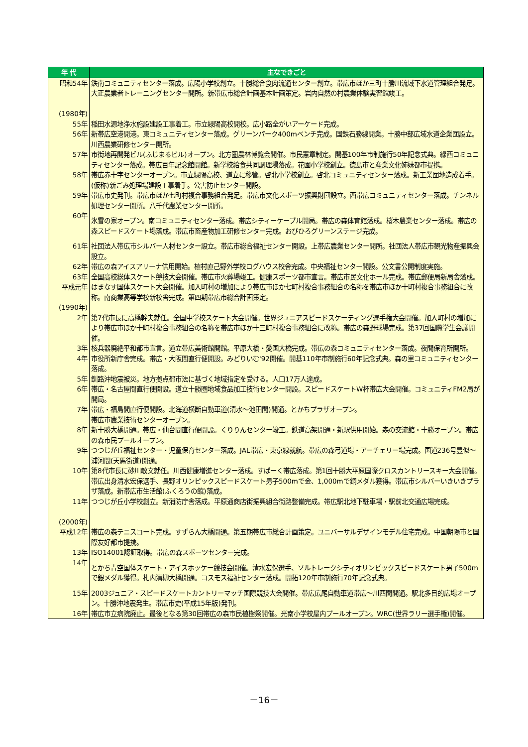| 年 代 | 主なできごと |
| --- | --- |
| 昭和54年 (1980年) | 鉄南コミュニティセンター落成。広陽小学校創立。十勝総合食肉流通センター創立。帯広市ほか三町十勝川流域下水道管理組合発足。大正農業者トレーニングセンター開所。新帯広市総合計画基本計画策定。岩内自然の村農業体験実習館竣工。 |
| 55年 | 稲田水源地浄水施設建設工事着工。市立緑陽高校開校。広小路全がいアーケード完成。 |
| 56年 | 新帯広空港開港。東コミュニティセンター落成。グリーンパーク400mベンチ完成。国鉄石勝線開業。十勝中部広域水道企業団設立。川西農業研修センター開所。 |
| 57年 | 市街地再開発ビル(ふじまるビル)オープン。北方圏農林博覧会開催。市民憲章制定。開基100年市制施行50年記念式典。緑西コミュニティセンター落成。帯広百年記念館開館。新学校給食共同調理場落成。花園小学校創立。徳島市と産業文化姉妹都市提携。 |
| 58年 | 帯広赤十字センターオープン。市立緑陽高校、道立に移管。啓北小学校創立。啓北コミュニティセンター落成。新工業団地造成着手。(仮称)新ごみ処理場建設工事着手。公害防止センター開設。 |
| 59年 | 帯広市史発刊。帯広市ほか七町村複合事務組合発足。帯広市文化スポーツ振興財団設立。西帯広コミュニティセンター落成。チンネル処理センター開所。八千代農業センター開所。 |
| 60年 | 氷雪の家オープン。南コミュニティセンター落成。帯広シティーケーブル開局。帯広の森体育館落成。桜木農業センター落成。帯広の森スピードスケート場落成。帯広市畜産物加工研修センター完成。おびひろグリーンステージ完成。 |
| 61年 | 社団法人帯広市シルバー人材センター設立。帯広市総合福祉センター開設。上帯広農業センター開所。社団法人帯広市観光物産振興会設立。 |
| 62年 | 帯広の森アイスアリーナ供用開始。植村直己野外学校ログハウス校舎完成。中央福祉センター開設。公文書公開制度実施。 |
| 63年 | 全国高校総体スケート競技大会開催。帯広市火葬場竣工。健康スポーツ都市宣言。帯広市民文化ホール完成。帯広郵便局新局舎落成。 |
| 平成元年 (1990年) | はまなす国体スケート大会開催。加入町村の増加により帯広市ほか七町村複合事務組合の名称を帯広市ほか十町村複合事務組合に改称。南商業高等学校新校舎完成。第四期帯広市総合計画策定。 |
| 2年 | 第7代市長に高橋幹夫就任。全国中学校スケート大会開催。世界ジュニアスピードスケーティング選手権大会開催。加入町村の増加により帯広市ほか十町村複合事務組合の名称を帯広市ほか十三町村複合事務組合に改称。帯広の森野球場完成。第37回国際学生会議開催。 |
| 3年 | 核兵器廃絶平和都市宣言。道立帯広美術館開館。平原大橋・愛国大橋完成。帯広の森コミュニティセンター落成。夜間保育所開所。 |
| 4年 | 市役所新庁舎完成。帯広・大阪間直行便開設。みどりいむ'92開催。開基110年市制施行60年記念式典。森の里コミュニティセンター落成。 |
| 5年 | 釧路沖地震被災。地方拠点都市法に基づく地域指定を受ける。人口17万人達成。 |
| 6年 | 帯広・名古屋間直行便開設。道立十勝圏地域食品加工技術センター開設。スピードスケートW杯帯広大会開催。コミュニティFM2局が開局。 |
| 7年 | 帯広・福島間直行便開設。北海道横断自動車道(清水～池田間)開通。とかちプラザオープン。 帯広市農業技術センターオープン。 |
| 8年 | 新十勝大橋開通。帯広・仙台間直行便開設。くりりんセンター竣工。鉄道高架開通・新駅供用開始。森の交流館・十勝オープン。帯広の森市民プールオープン。 |
| 9年 | つつじが丘福祉センター・児童保育センター落成。JAL帯広・東京線就航。帯広の森弓道場・アーチェリー場完成。国道236号豊似～浦河間(天馬街道)開通。 |
| 10年 | 第8代市長に砂川敏文就任。川西健康増進センター落成。すぱーく帯広落成。第1回十勝大平原国際クロスカントリースキー大会開催。帯広出身清水宏保選手、長野オリンピックスピードスケート男子500mで金、1,000mで銅メダル獲得。帯広市シルバーいきいきプラザ落成。新帯広市生活館(ふくろうの館)落成。 |
| 11年 (2000年) | つつじが丘小学校創立。新消防庁舎落成。平原通商店街振興組合街路整備完成。帯広駅北地下駐車場・駅前北交通広場完成。 |
| 平成12年 | 帯広の森テニスコート完成。すずらん大橋開通。第五期帯広市総合計画策定。ユニバーサルデザインモデル住宅完成。中国朝陽市と国際友好都市提携。 |
| 13年 | ISO14001認証取得。帯広の森スポーツセンター完成。 |
| 14年 | とかち青空国体スケート・アイスホッケー競技会開催。清水宏保選手、ソルトレークシティオリンピックスピードスケート男子500mで銀メダル獲得。札内清柳大橋開通。コスモス福祉センター落成。開拓120年市制施行70年記念式典。 |
| 15年 | 2003ジュニア・スピードスケートカントリーマッチ国際競技大会開催。帯広広尾自動車道帯広～川西間開通。駅北多目的広場オープン。十勝沖地震発生。帯広市史(平成15年版)発刊。 |
| 16年 | 帯広市立病院廃止。最後となる第30回帯広の森市民植樹祭開催。光南小学校屋内プールオープン。WRC(世界ラリー選手権)開催。 |
－16－